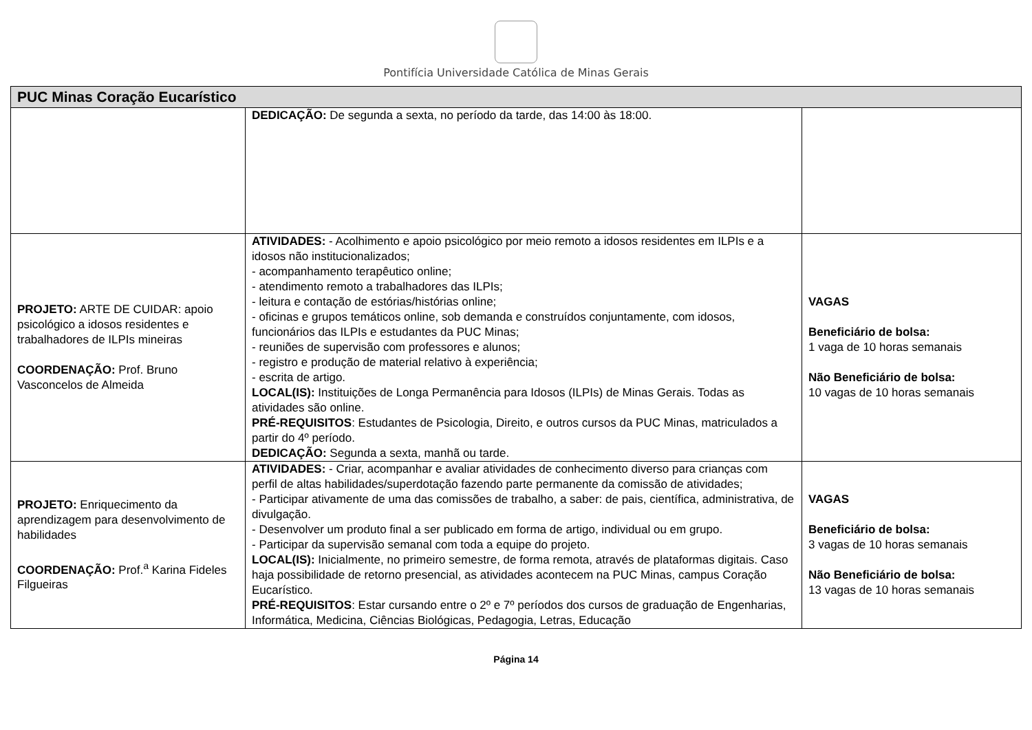Pontifícia Universidade Católica de Minas Gerais
| PUC Minas Coração Eucarístico | | |
| --- | --- | --- |
| | DEDICAÇÃO: De segunda a sexta, no período da tarde, das 14:00 às 18:00. | |
| PROJETO: ARTE DE CUIDAR: apoio psicológico a idosos residentes e trabalhadores de ILPIs mineiras COORDENAÇÃO: Prof. Bruno Vasconcelos de Almeida | ATIVIDADES: - Acolhimento e apoio psicológico por meio remoto a idosos residentes em ILPIs e a idosos não institucionalizados; - acompanhamento terapêutico online; - atendimento remoto a trabalhadores das ILPIs; - leitura e contação de estórias/histórias online; - oficinas e grupos temáticos online, sob demanda e construídos conjuntamente, com idosos, funcionários das ILPIs e estudantes da PUC Minas; - reuniões de supervisão com professores e alunos; - registro e produção de material relativo à experiência; - escrita de artigo. LOCAL(IS): Instituições de Longa Permanência para Idosos (ILPIs) de Minas Gerais. Todas as atividades são online. PRÉ-REQUISITOS : Estudantes de Psicologia, Direito, e outros cursos da PUC Minas, matriculados a partir do 4º período. DEDICAÇÃO: Segunda a sexta, manhã ou tarde. | VAGAS Beneficiário de bolsa: 1 vaga de 10 horas semanais Não Beneficiário de bolsa: 10 vagas de 10 horas semanais |
| PROJETO: Enriquecimento da aprendizagem para desenvolvimento de habilidades COORDENAÇÃO: Prof.<sup>a</sup> Karina Fideles Filgueiras | ATIVIDADES: - Criar, acompanhar e avaliar atividades de conhecimento diverso para crianças com perfil de altas habilidades/superdotação fazendo parte permanente da comissão de atividades; - Participar ativamente de uma das comissões de trabalho, a saber: de pais, científica, administrativa, de divulgação. - Desenvolver um produto final a ser publicado em forma de artigo, individual ou em grupo. - Participar da supervisão semanal com toda a equipe do projeto. LOCAL(IS): Inicialmente, no primeiro semestre, de forma remota, através de plataformas digitais. Caso haja possibilidade de retorno presencial, as atividades acontecem na PUC Minas, campus Coração Eucarístico. PRÉ-REQUISITOS : Estar cursando entre o 2º e 7º períodos dos cursos de graduação de Engenharias, Informática, Medicina, Ciências Biológicas, Pedagogia, Letras, Educação | VAGAS Beneficiário de bolsa: 3 vagas de 10 horas semanais Não Beneficiário de bolsa: 13 vagas de 10 horas semanais |
Página 14